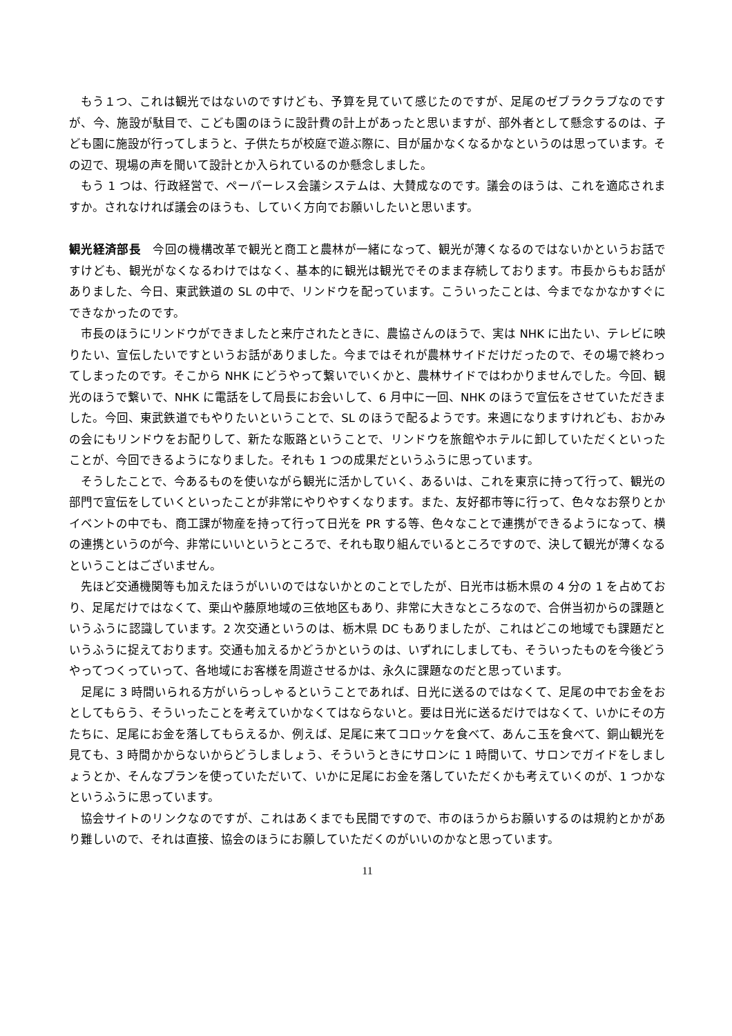もう１つ、これは観光ではないのですけども、予算を見ていて感じたのですが、足尾のゼブラクラブなのですが、今、施設が駄目で、こども園のほうに設計費の計上があったと思いますが、部外者として懸念するのは、子ども園に施設が行ってしまうと、子供たちが校庭で遊ぶ際に、目が届かなくなるかなというのは思っています。その辺で、現場の声を聞いて設計とか入られているのか懸念しました。
もう 1 つは、行政経営で、ペーパーレス会議システムは、大賛成なのです。議会のほうは、これを適応されますか。されなければ議会のほうも、していく方向でお願いしたいと思います。
観光経済部長　今回の機構改革で観光と商工と農林が一緒になって、観光が薄くなるのではないかというお話ですけども、観光がなくなるわけではなく、基本的に観光は観光でそのまま存続しております。市長からもお話がありました、今日、東武鉄道の SL の中で、リンドウを配っています。こういったことは、今までなかなかすぐにできなかったのです。
市長のほうにリンドウができましたと来庁されたときに、農協さんのほうで、実は NHK に出たい、テレビに映りたい、宣伝したいですというお話がありました。今まではそれが農林サイドだけだったので、その場で終わってしまったのです。そこから NHK にどうやって繋いでいくかと、農林サイドではわかりませんでした。今回、観光のほうで繋いで、NHK に電話をして局長にお会いして、6 月中に一回、NHK のほうで宣伝をさせていただきました。今回、東武鉄道でもやりたいということで、SL のほうで配るようです。来週になりますけれども、おかみの会にもリンドウをお配りして、新たな販路ということで、リンドウを旅館やホテルに卸していただくといったことが、今回できるようになりました。それも 1 つの成果だというふうに思っています。
そうしたことで、今あるものを使いながら観光に活かしていく、あるいは、これを東京に持って行って、観光の部門で宣伝をしていくといったことが非常にやりやすくなります。また、友好都市等に行って、色々なお祭りとかイベントの中でも、商工課が物産を持って行って日光を PR する等、色々なことで連携ができるようになって、横の連携というのが今、非常にいいというところで、それも取り組んでいるところですので、決して観光が薄くなるということはございません。
先ほど交通機関等も加えたほうがいいのではないかとのことでしたが、日光市は栃木県の 4 分の 1 を占めており、足尾だけではなくて、栗山や藤原地域の三依地区もあり、非常に大きなところなので、合併当初からの課題というふうに認識しています。2 次交通というのは、栃木県 DC もありましたが、これはどこの地域でも課題だというふうに捉えております。交通も加えるかどうかというのは、いずれにしましても、そういったものを今後どうやってつくっていって、各地域にお客様を周遊させるかは、永久に課題なのだと思っています。
足尾に 3 時間いられる方がいらっしゃるということであれば、日光に送るのではなくて、足尾の中でお金をおとしてもらう、そういったことを考えていかなくてはならないと。要は日光に送るだけではなくて、いかにその方たちに、足尾にお金を落してもらえるか、例えば、足尾に来てコロッケを食べて、あんこ玉を食べて、銅山観光を見ても、3 時間かからないからどうしましょう、そういうときにサロンに 1 時間いて、サロンでガイドをしましょうとか、そんなプランを使っていただいて、いかに足尾にお金を落していただくかも考えていくのが、1 つかなというふうに思っています。
協会サイトのリンクなのですが、これはあくまでも民間ですので、市のほうからお願いするのは規約とかがあり難しいので、それは直接、協会のほうにお願していただくのがいいのかなと思っています。
11